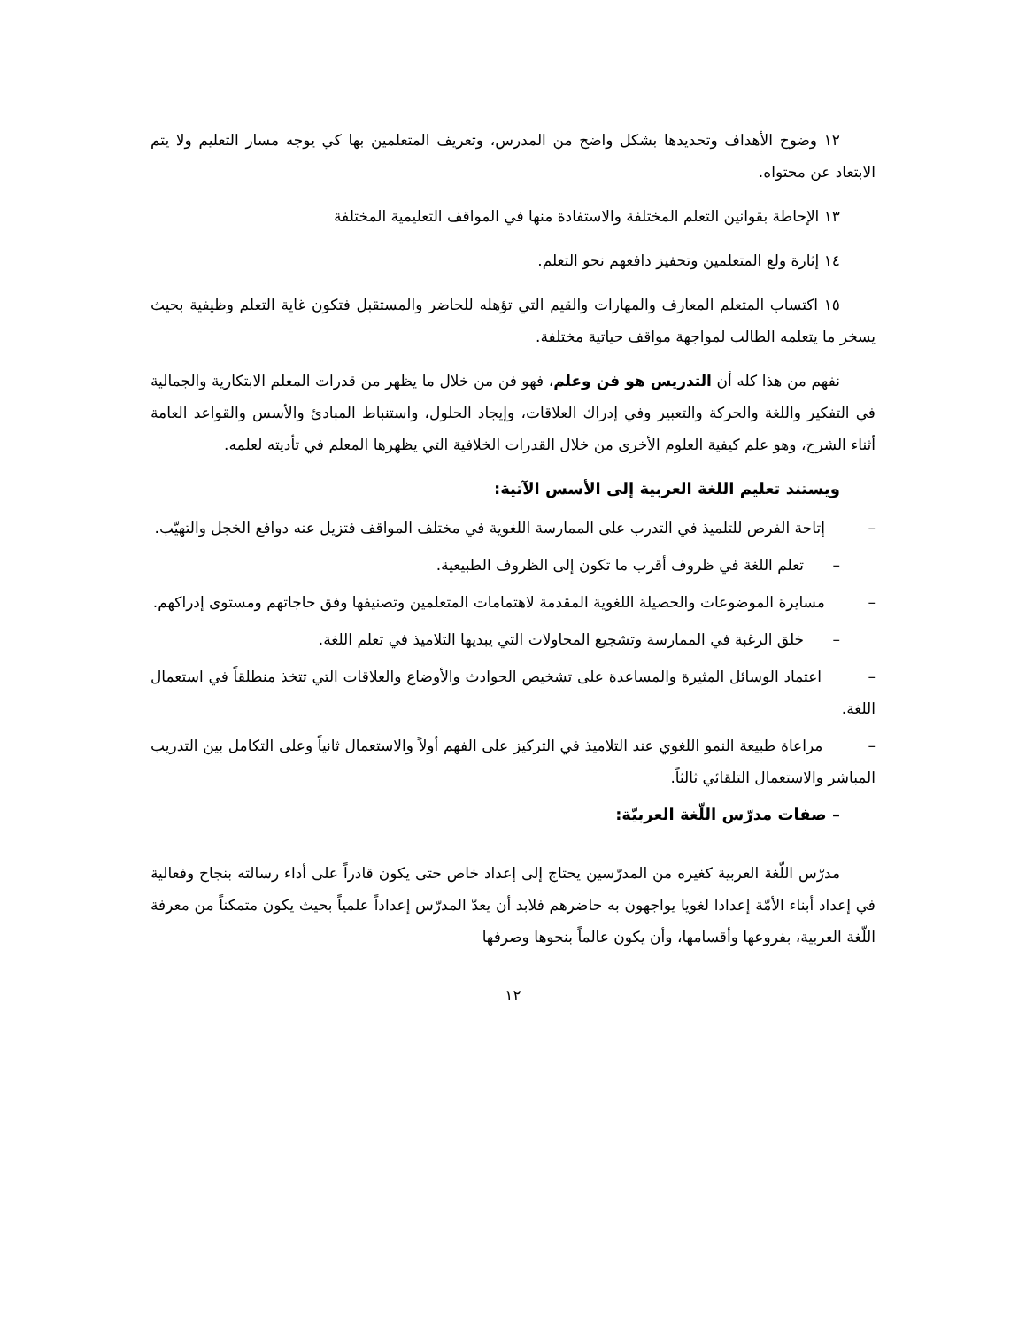١٢ وضوح الأهداف وتحديدها بشكل واضح من المدرس، وتعريف المتعلمين بها كي يوجه مسار التعليم ولا يتم الابتعاد عن محتواه.
١٣ الإحاطة بقوانين التعلم المختلفة والاستفادة منها في المواقف التعليمية المختلفة
١٤ إثارة ولع المتعلمين وتحفيز دافعهم نحو التعلم.
١٥ اكتساب المتعلم المعارف والمهارات والقيم التي تؤهله للحاضر والمستقبل فتكون غاية التعلم وظيفية بحيث يسخر ما يتعلمه الطالب لمواجهة مواقف حياتية مختلفة.
نفهم من هذا كله أن التدريس هو فن وعلم، فهو فن من خلال ما يظهر من قدرات المعلم الابتكارية والجمالية في التفكير واللغة والحركة والتعبير وفي إدراك العلاقات، وإيجاد الحلول، واستنباط المبادئ والأسس والقواعد العامة أثناء الشرح، وهو علم كيفية العلوم الأخرى من خلال القدرات الخلافية التي يظهرها المعلم في تأديته لعلمه.
ويستند تعليم اللغة العربية إلى الأسس الآتية:
– إتاحة الفرص للتلميذ في التدرب على الممارسة اللغوية في مختلف المواقف فتزيل عنه دوافع الخجل والتهيّب.
– تعلم اللغة في ظروف أقرب ما تكون إلى الظروف الطبيعية.
– مسايرة الموضوعات والحصيلة اللغوية المقدمة لاهتمامات المتعلمين وتصنيفها وفق حاجاتهم ومستوى إدراكهم.
– خلق الرغبة في الممارسة وتشجيع المحاولات التي يبديها التلاميذ في تعلم اللغة.
– اعتماد الوسائل المثيرة والمساعدة على تشخيص الحوادث والأوضاع والعلاقات التي تتخذ منطلقاً في استعمال اللغة.
– مراعاة طبيعة النمو اللغوي عند التلاميذ في التركيز على الفهم أولاً والاستعمال ثانياً وعلى التكامل بين التدريب المباشر والاستعمال التلقائي ثالثاً.
– صفات مدرّس اللّغة العربيّة:
مدرّس اللّغة العربية كغيره من المدرّسين يحتاج إلى إعداد خاص حتى يكون قادراً على أداء رسالته بنجاح وفعالية في إعداد أبناء الأمّة إعدادا لغويا يواجهون به حاضرهم فلابد أن يعدّ المدرّس إعداداً علمياً بحيث يكون متمكناً من معرفة اللّغة العربية، بفروعها وأقسامها، وأن يكون عالماً بنحوها وصرفها
١٢